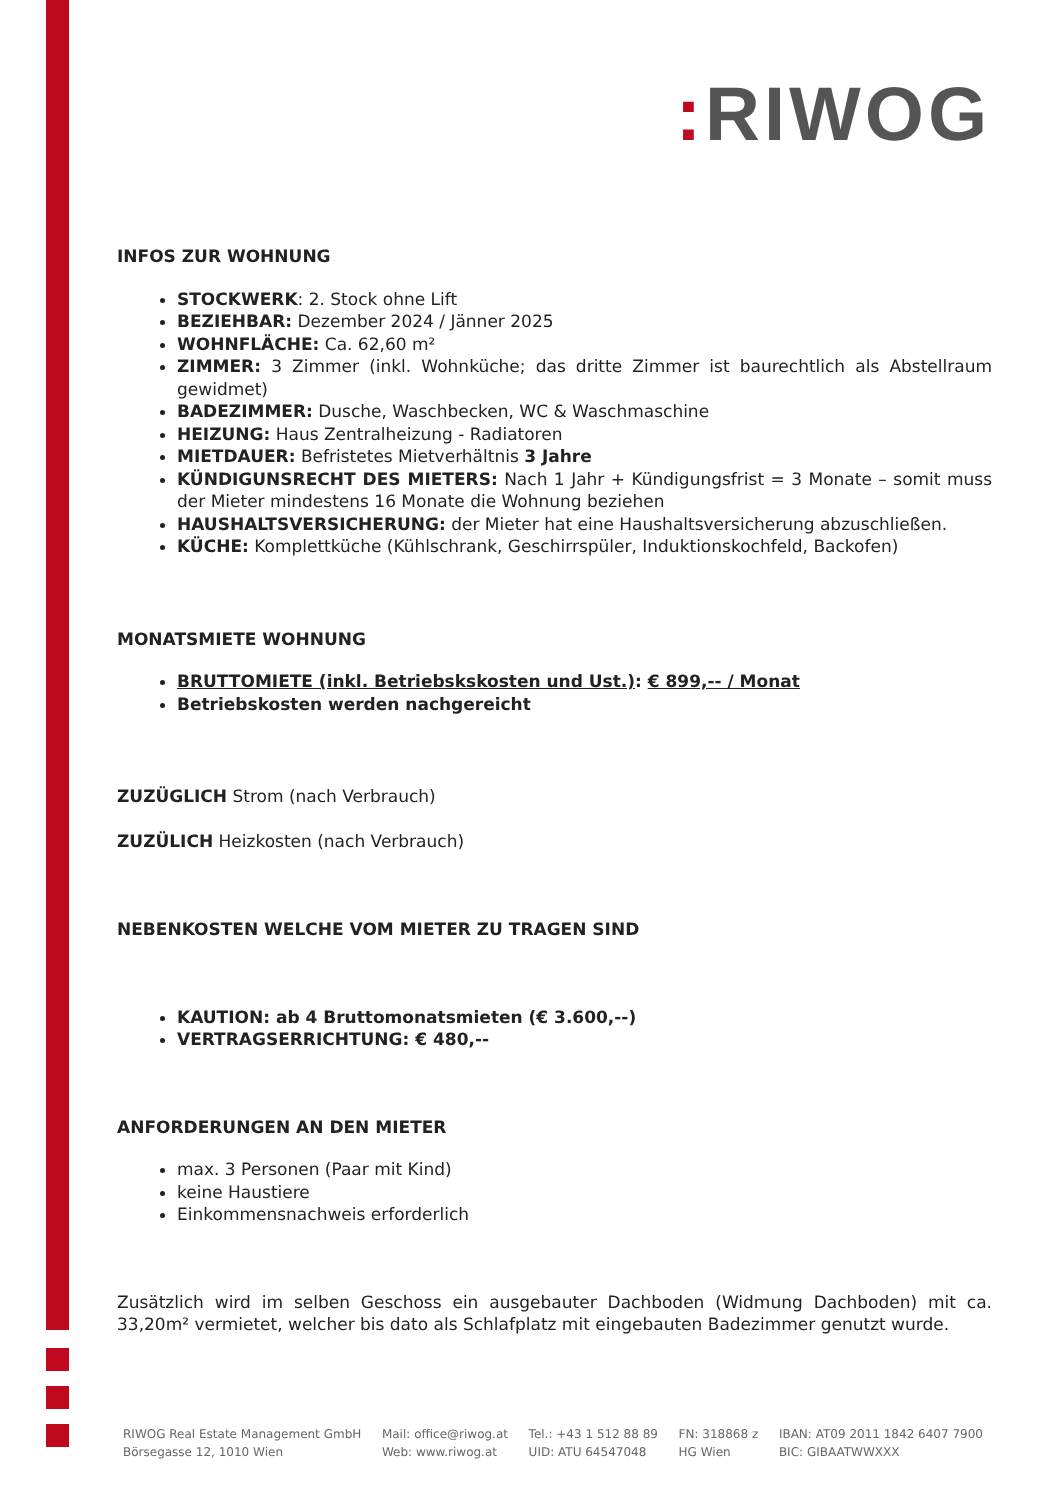: RIWOG
INFOS ZUR WOHNUNG
STOCKWERK: 2. Stock ohne Lift
BEZIEHBAR: Dezember 2024 / Jänner 2025
WOHNFLÄCHE: Ca. 62,60 m²
ZIMMER: 3 Zimmer (inkl. Wohnküche; das dritte Zimmer ist baurechtlich als Abstellraum gewidmet)
BADEZIMMER: Dusche, Waschbecken, WC & Waschmaschine
HEIZUNG: Haus Zentralheizung - Radiatoren
MIETDAUER: Befristetes Mietverhältnis 3 Jahre
KÜNDIGUNSRECHT DES MIETERS: Nach 1 Jahr + Kündigungsfrist = 3 Monate – somit muss der Mieter mindestens 16 Monate die Wohnung beziehen
HAUSHALTSVERSICHERUNG: der Mieter hat eine Haushaltsversicherung abzuschließen.
KÜCHE: Komplettküche (Kühlschrank, Geschirrspüler, Induktionskochfeld, Backofen)
MONATSMIETE WOHNUNG
BRUTTOMIETE (inkl. Betriebskskosten und Ust.): € 899,-- / Monat
Betriebskosten werden nachgereicht
ZUZÜGLICH Strom (nach Verbrauch)
ZUZÜLICH Heizkosten (nach Verbrauch)
NEBENKOSTEN WELCHE VOM MIETER ZU TRAGEN SIND
KAUTION: ab 4 Bruttomonatsmieten (€ 3.600,--)
VERTRAGSERRICHTUNG: € 480,--
ANFORDERUNGEN AN DEN MIETER
max. 3 Personen (Paar mit Kind)
keine Haustiere
Einkommensnachweis erforderlich
Zusätzlich wird im selben Geschoss ein ausgebauter Dachboden (Widmung Dachboden) mit ca. 33,20m² vermietet, welcher bis dato als Schlafplatz mit eingebauten Badezimmer genutzt wurde.
RIWOG Real Estate Management GmbH
Börsegasse 12, 1010 Wien
Mail: office@riwog.at
Web: www.riwog.at
Tel.: +43 1 512 88 89
UID: ATU 64547048
FN: 318868 z
HG Wien
IBAN: AT09 2011 1842 6407 7900
BIC: GIBAATWWXXX